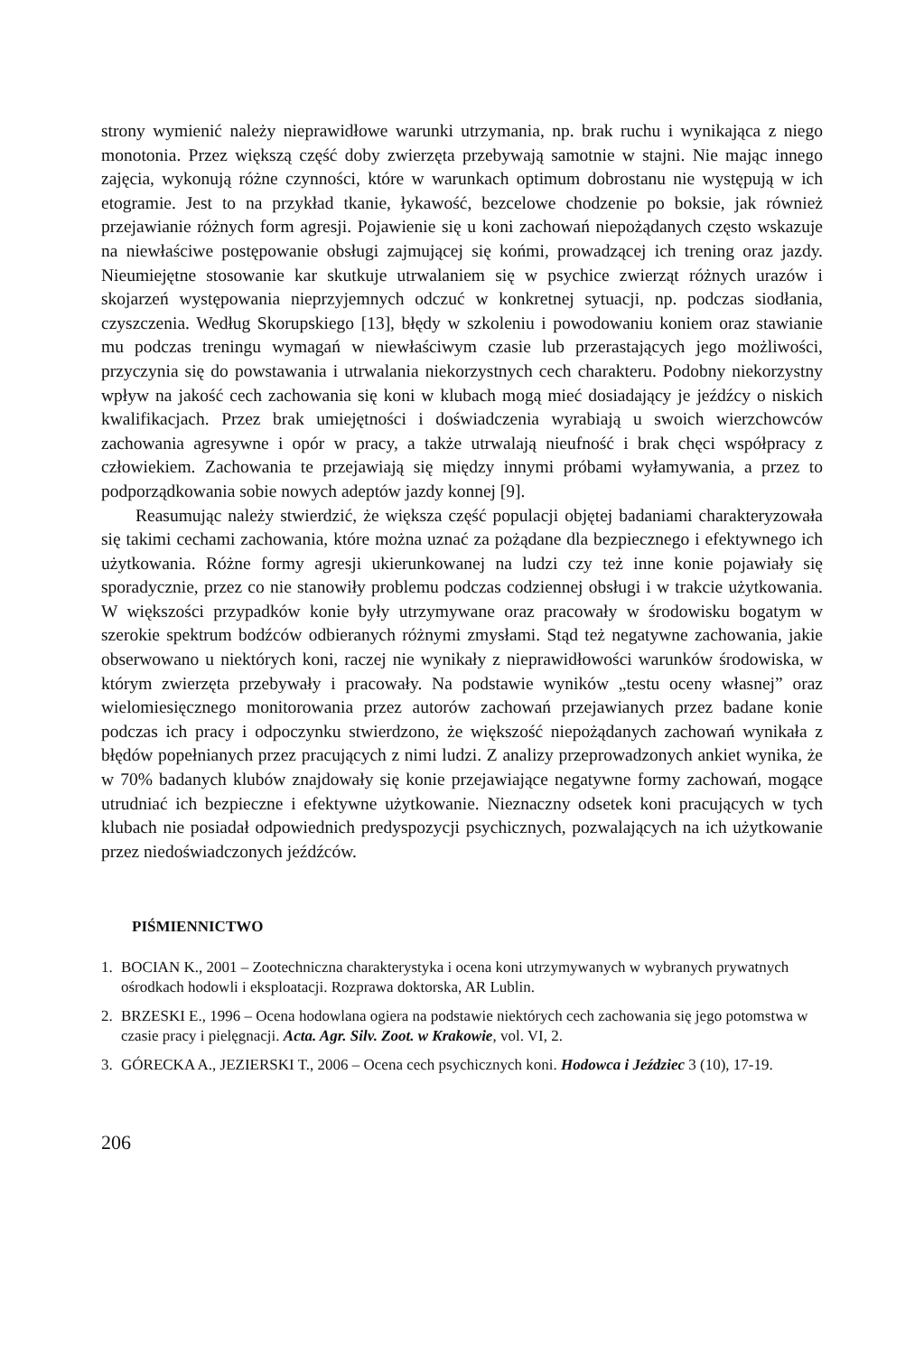strony wymienić należy nieprawidłowe warunki utrzymania, np. brak ruchu i wynikająca z niego monotonia. Przez większą część doby zwierzęta przebywają samotnie w stajni. Nie mając innego zajęcia, wykonują różne czynności, które w warunkach optimum dobrostanu nie występują w ich etogramie. Jest to na przykład tkanie, łykawość, bezcelowe chodzenie po boksie, jak również przejawianie różnych form agresji. Pojawienie się u koni zachowań niepożądanych często wskazuje na niewłaściwe postępowanie obsługi zajmującej się końmi, prowadzącej ich trening oraz jazdy. Nieumiejętne stosowanie kar skutkuje utrwalaniem się w psychice zwierząt różnych urazów i skojarzeń występowania nieprzyjemnych odczuć w konkretnej sytuacji, np. podczas siodłania, czyszczenia. Według Skorupskiego [13], błędy w szkoleniu i powodowaniu koniem oraz stawianie mu podczas treningu wymagań w niewłaściwym czasie lub przerastających jego możliwości, przyczynia się do powstawania i utrwalania niekorzystnych cech charakteru. Podobny niekorzystny wpływ na jakość cech zachowania się koni w klubach mogą mieć dosiadający je jeźdźcy o niskich kwalifikacjach. Przez brak umiejętności i doświadczenia wyrabiają u swoich wierzchowców zachowania agresywne i opór w pracy, a także utrwalają nieufność i brak chęci współpracy z człowiekiem. Zachowania te przejawiają się między innymi próbami wyłamywania, a przez to podporządkowania sobie nowych adeptów jazdy konnej [9].
Reasumując należy stwierdzić, że większa część populacji objętej badaniami charakteryzowała się takimi cechami zachowania, które można uznać za pożądane dla bezpiecznego i efektywnego ich użytkowania. Różne formy agresji ukierunkowanej na ludzi czy też inne konie pojawiały się sporadycznie, przez co nie stanowiły problemu podczas codziennej obsługi i w trakcie użytkowania. W większości przypadków konie były utrzymywane oraz pracowały w środowisku bogatym w szerokie spektrum bodźców odbieranych różnymi zmysłami. Stąd też negatywne zachowania, jakie obserwowano u niektórych koni, raczej nie wynikały z nieprawidłowości warunków środowiska, w którym zwierzęta przebywały i pracowały. Na podstawie wyników „testu oceny własnej” oraz wielomiesięcznego monitorowania przez autorów zachowań przejawianych przez badane konie podczas ich pracy i odpoczynku stwierdzono, że większość niepożądanych zachowań wynikała z błędów popełnianych przez pracujących z nimi ludzi. Z analizy przeprowadzonych ankiet wynika, że w 70% badanych klubów znajdowały się konie przejawiające negatywne formy zachowań, mogące utrudniać ich bezpieczne i efektywne użytkowanie. Nieznaczny odsetek koni pracujących w tych klubach nie posiadał odpowiednich predyspozycji psychicznych, pozwalających na ich użytkowanie przez niedoświadczonych jeźdźców.
PIŚMIENNICTWO
1. BOCIAN K., 2001 – Zootechniczna charakterystyka i ocena koni utrzymywanych w wybranych prywatnych ośrodkach hodowli i eksploatacji. Rozprawa doktorska, AR Lublin.
2. BRZESKI E., 1996 – Ocena hodowlana ogiera na podstawie niektórych cech zachowania się jego potomstwa w czasie pracy i pielęgnacji. Acta. Agr. Silv. Zoot. w Krakowie, vol. VI, 2.
3. GÓRECKA A., JEZIERSKI T., 2006 – Ocena cech psychicznych koni. Hodowca i Jeździec 3 (10), 17-19.
206